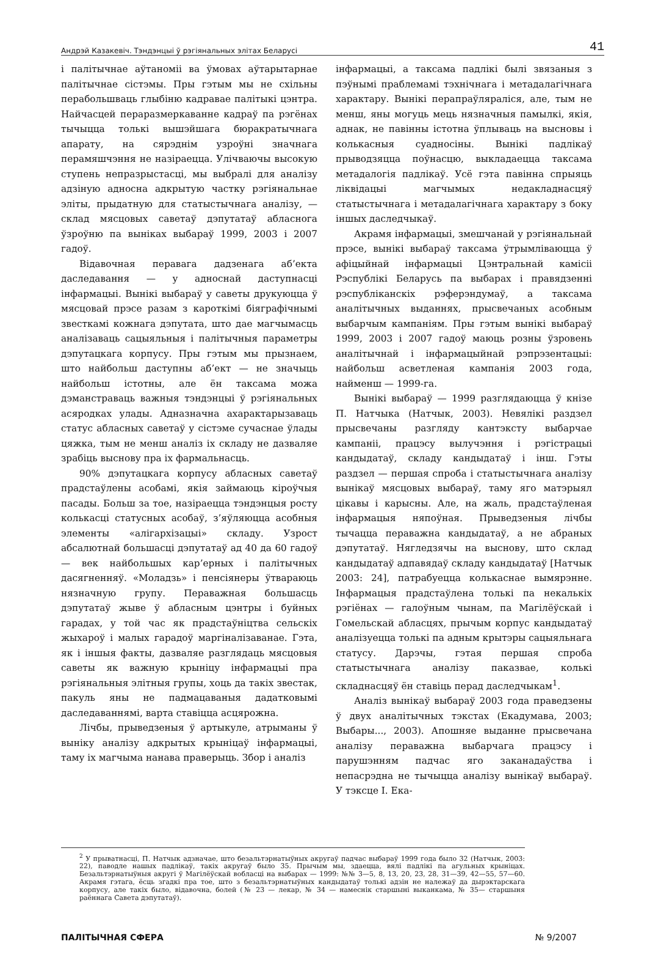Андрэй Казакевіч. Тэндэнцыі ў рэгіянальных элітах Беларусі 41
і палітычнае аўтаноміі ва ўмовах аўтарытарнае палітычнае сістэмы. Пры гэтым мы не схільны перабольшваць глыбіню кадравае палітыкі цэнтра. Найчасцей пераразмеркаванне кадраў па рэгёнах тычыцца толькі вышэйшага бюракратычнага апарату, на сярэднім узроўні значнага перамяшчэння не назіраецца. Улічваючы высокую ступень непразрыстасці, мы выбралі для аналізу адзіную адносна адкрытую частку рэгіянальнае эліты, прыдатную для статыстычнага аналізу, — склад мясцовых саветаў дэпутатаў абласнога ўзроўню па выніках выбараў 1999, 2003 і 2007 гадоў.
Відавочная перавага дадзенага аб’екта даследавання — у адноснай даступнасці інфармацыі. Вынікі выбараў у саветы друкуюцца ў мясцовай прэсе разам з кароткімі біяграфічнымі звесткамі кожнага дэпутата, што дае магчымасць аналізаваць сацыяльныя і палітычныя параметры дэпутацкага корпусу. Пры гэтым мы прызнаем, што найбольш даступны аб’ект — не значыць найбольш істотны, але ён таксама можа дэманстраваць важныя тэндэнцыі ў рэгіянальных асяродках улады. Адназначна ахарактарызаваць статус абласных саветаў у сістэме сучаснае ўлады цяжка, тым не менш аналіз іх складу не дазваляе зрабіць выснову пра іх фармальнасць.
90% дэпутацкага корпусу абласных саветаў прадстаўлены асобамі, якія займаюць кіроўчыя пасады. Больш за тое, назіраецца тэндэнцыя росту колькасці статусных асобаў, з’яўляюцца асобныя элементы «алігархізацыі» складу. Узрост абсалютнай большасці дэпутатаў ад 40 да 60 гадоў — век найбольшых кар’ерных і палітычных дасягненняў. «Моладзь» і пенсіянеры ўтвараюць нязначную групу. Пераважная большасць дэпутатаў жыве ў абласным цэнтры і буйных гарадах, у той час як прадстаўніцтва сельскіх жыхароў і малых гарадоў маргіналізаванае. Гэта, як і іншыя факты, дазваляе разглядаць мясцовыя саветы як важную крыніцу інфармацыі пра рэгіянальныя элітныя групы, хоць да такіх звестак, пакуль яны не падмацаваныя дадатковымі даследаваннямі, варта ставіцца асцярожна.
Лічбы, прыведзеныя ў артыкуле, атрыманы ў выніку аналізу адкрытых крыніцаў інфармацыі, таму іх магчыма нанава праверыць. Збор і аналіз
інфармацыі, а таксама падлікі былі звязаныя з пэўнымі праблемамі тэхнічнага і метадалагічнага характару. Вынікі перапраўляраліся, але, тым не менш, яны могуць мець нязначныя памылкі, якія, аднак, не павінны істотна ўплываць на высновы і колькасныя суадносіны. Вынікі падлікаў прыводзяцца поўнасцю, выкладаецца таксама метадалогія падлікаў. Усё гэта павінна спрыяць ліквідацыі магчымых недакладнасцяў статыстычнага і метадалагічнага характару з боку іншых даследчыкаў.
Акрамя інфармацыі, змешчанай у рэгіянальнай прэсе, вынікі выбараў таксама ўтрымліваюцца ў афіцыйнай інфармацыі Цэнтральнай камісіі Рэспублікі Беларусь па выбарах і правядзенні рэспубліканскіх рэферэндумаў, а таксама аналітычных выданнях, прысвечаных асобным выбарчым кампаніям. Пры гэтым вынікі выбараў 1999, 2003 і 2007 гадоў маюць розны ўзровень аналітычнай і інфармацыйнай рэпрэзентацыі: найбольш асветленая кампанія 2003 года, найменш — 1999-га.
Вынікі выбараў — 1999 разглядаюцца ў кнізе П. Натчыка (Натчык, 2003). Невялікі раздзел прысвечаны разгляду кантэксту выбарчае кампаніі, працэсу вылучэння і рэгістрацыі кандыдатаў, складу кандыдатаў і інш. Гэты раздзел — першая спроба і статыстычнага аналізу вынікаў мясцовых выбараў, таму яго матэрыял цікавы і карысны. Але, на жаль, прадстаўленая інфармацыя няпоўная. Прыведзеныя лічбы тычацца пераважна кандыдатаў, а не абраных дэпутатаў. Нягледзячы на выснову, што склад кандыдатаў адпавядаў складу кандыдатаў [Натчык 2003: 24], патрабуецца колькаснае вымярэнне. Інфармацыя прадстаўлена толькі па некалькіх рэгіёнах — галоўным чынам, па Магілёўскай і Гомельскай абласцях, прычым корпус кандыдатаў аналізуецца толькі па адным крытэры сацыяльнага статусу. Дарэчы, гэтая першая спроба статыстычнага аналізу паказвае, колькі складнасцяў ён ставіць перад даследчыкам<sup>1</sup>.
Аналіз вынікаў выбараў 2003 года праведзены ў двух аналітычных тэкстах (Екадумава, 2003; Выбары..., 2003). Апошняе выданне прысвечана аналізу пераважна выбарчага працэсу і парушэнням падчас яго заканадаўства і непасрэдна не тычыцца аналізу вынікаў выбараў. У тэксце І. Ека-
<sup>2</sup> У прыватнасці, П. Натчык адзначае, што безальтэрнатыўных акругаў падчас выбараў 1999 года было 32 (Натчык, 2003: 22), паводле нашых падлікаў, такіх акругаў было 35. Прычым мы, здаецца, вялі падлікі па агульных крыніцах. Безальтэрнатыўныя акругі ў Магілёўскай вобласці на выбарах — 1999: №№ 3—5, 8, 13, 20, 23, 28, 31—39, 42—55, 57—60. Акрамя гэтага, ёсць згадкі пра тое, што з безальтэрнатыўных кандыдатаў толькі адзін не належаў да дырэктарскага корпусу, але такіх было, відавочна, болей (№ 23 — лекар, № 34 — намеснік старшыні выканкама, № 35— старшыня раённага Савета дэпутатаў).
ПАЛІТЫЧНАЯ СФЕРА № 9/2007